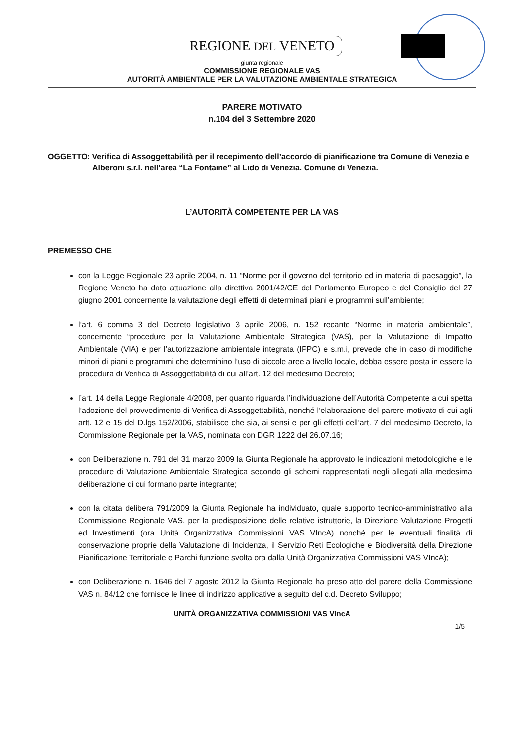REGIONE DEL VENETO
giunta regionale
COMMISSIONE REGIONALE VAS
AUTORITÀ AMBIENTALE PER LA VALUTAZIONE AMBIENTALE STRATEGICA
PARERE MOTIVATO
n.104 del 3 Settembre 2020
OGGETTO: Verifica di Assoggettabilità per il recepimento dell’accordo di pianificazione tra Comune di Venezia e Alberoni s.r.l. nell’area “La Fontaine” al Lido di Venezia. Comune di Venezia.
L’AUTORITÀ COMPETENTE PER LA VAS
PREMESSO CHE
con la Legge Regionale 23 aprile 2004, n. 11 “Norme per il governo del territorio ed in materia di paesaggio”, la Regione Veneto ha dato attuazione alla direttiva 2001/42/CE del Parlamento Europeo e del Consiglio del 27 giugno 2001 concernente la valutazione degli effetti di determinati piani e programmi sull’ambiente;
l’art. 6 comma 3 del Decreto legislativo 3 aprile 2006, n. 152 recante “Norme in materia ambientale”, concernente “procedure per la Valutazione Ambientale Strategica (VAS), per la Valutazione di Impatto Ambientale (VIA) e per l’autorizzazione ambientale integrata (IPPC) e s.m.i, prevede che in caso di modifiche minori di piani e programmi che determinino l’uso di piccole aree a livello locale, debba essere posta in essere la procedura di Verifica di Assoggettabilità di cui all’art. 12 del medesimo Decreto;
l’art. 14 della Legge Regionale 4/2008, per quanto riguarda l’individuazione dell’Autorità Competente a cui spetta l’adozione del provvedimento di Verifica di Assoggettabilità, nonché l’elaborazione del parere motivato di cui agli artt. 12 e 15 del D.lgs 152/2006, stabilisce che sia, ai sensi e per gli effetti dell’art. 7 del medesimo Decreto, la Commissione Regionale per la VAS, nominata con DGR 1222 del 26.07.16;
con Deliberazione n. 791 del 31 marzo 2009 la Giunta Regionale ha approvato le indicazioni metodologiche e le procedure di Valutazione Ambientale Strategica secondo gli schemi rappresentati negli allegati alla medesima deliberazione di cui formano parte integrante;
con la citata delibera 791/2009 la Giunta Regionale ha individuato, quale supporto tecnico-amministrativo alla Commissione Regionale VAS, per la predisposizione delle relative istruttorie, la Direzione Valutazione Progetti ed Investimenti (ora Unità Organizzativa Commissioni VAS VIncA) nonché per le eventuali finalità di conservazione proprie della Valutazione di Incidenza, il Servizio Reti Ecologiche e Biodiversità della Direzione Pianificazione Territoriale e Parchi funzione svolta ora dalla Unità Organizzativa Commissioni VAS VIncA);
con Deliberazione n. 1646 del 7 agosto 2012 la Giunta Regionale ha preso atto del parere della Commissione VAS n. 84/12 che fornisce le linee di indirizzo applicative a seguito del c.d. Decreto Sviluppo;
UNITÀ ORGANIZZATIVA COMMISSIONI VAS VIncA
1/5